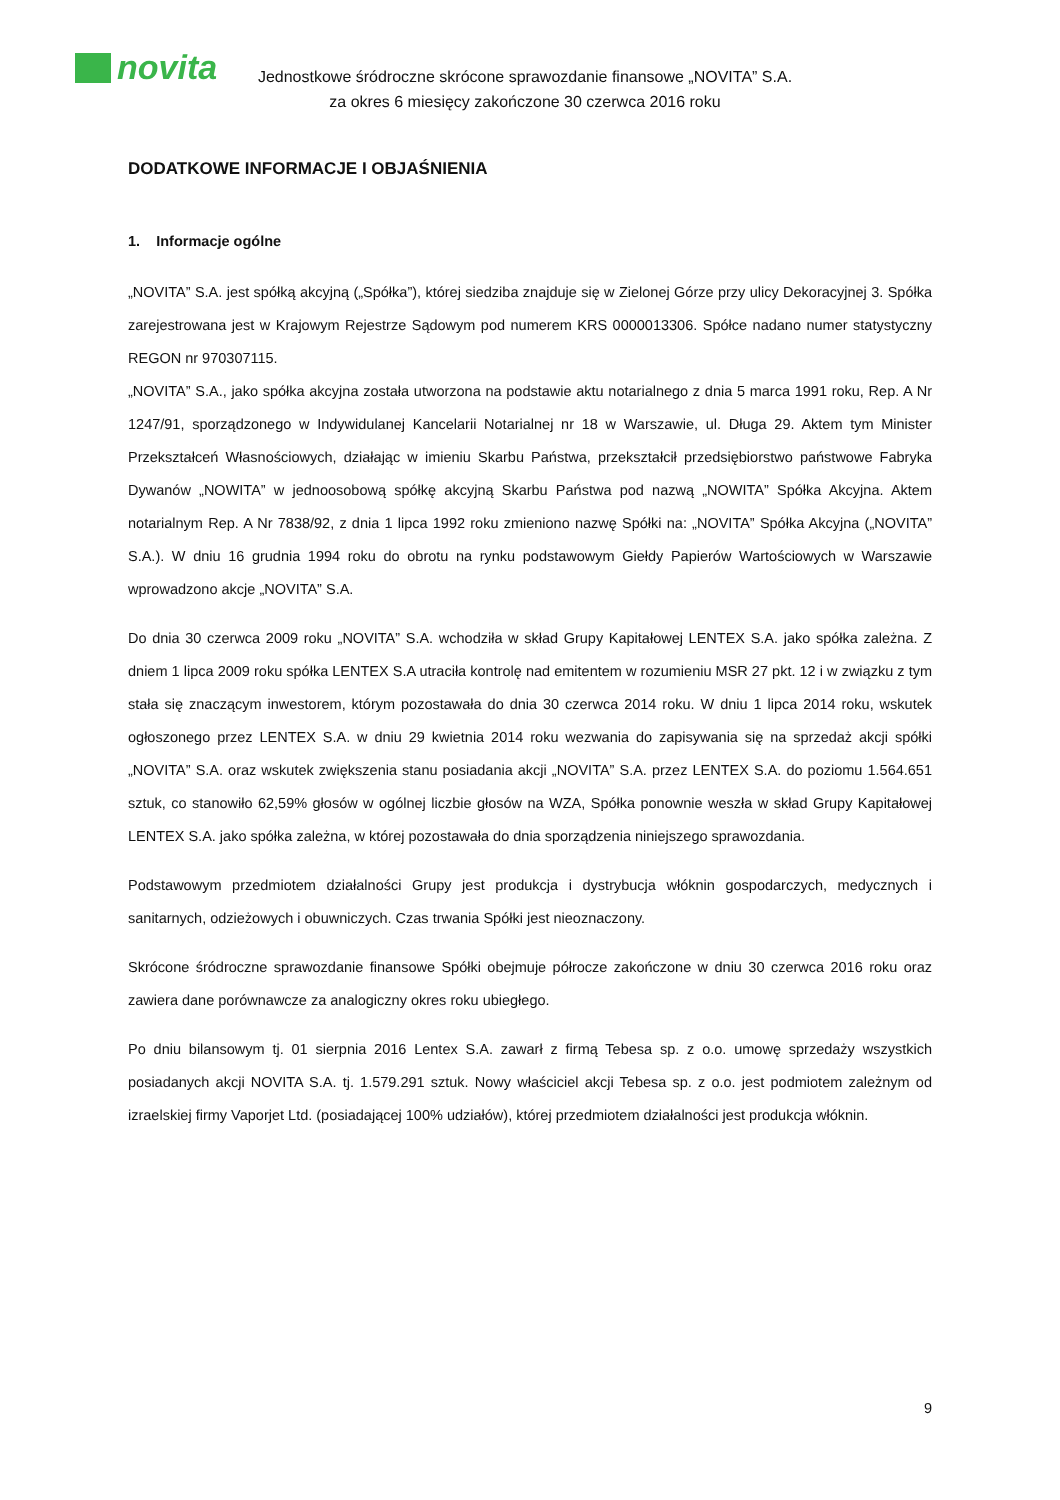novita
Jednostkowe śródroczne skrócone sprawozdanie finansowe „NOVITA” S.A.
za okres 6 miesięcy zakończone 30 czerwca 2016 roku
DODATKOWE INFORMACJE I OBJAŚNIENIA
1. Informacje ogólne
„NOVITA” S.A. jest spółką akcyjną („Spółka”), której siedziba znajduje się w Zielonej Górze przy ulicy Dekoracyjnej 3. Spółka zarejestrowana jest w Krajowym Rejestrze Sądowym pod numerem KRS 0000013306. Spółce nadano numer statystyczny REGON nr 970307115.
„NOVITA” S.A., jako spółka akcyjna została utworzona na podstawie aktu notarialnego z dnia 5 marca 1991 roku, Rep. A Nr 1247/91, sporządzonego w Indywidulanej Kancelarii Notarialnej nr 18 w Warszawie, ul. Długa 29. Aktem tym Minister Przekształceń Własnościowych, działając w imieniu Skarbu Państwa, przekształcił przedsiębiorstwo państwowe Fabryka Dywanów „NOWITA” w jednoosobową spółkę akcyjną Skarbu Państwa pod nazwą „NOWITA” Spółka Akcyjna. Aktem notarialnym Rep. A Nr 7838/92, z dnia 1 lipca 1992 roku zmieniono nazwę Spółki na: „NOVITA” Spółka Akcyjna („NOVITA” S.A.). W dniu 16 grudnia 1994 roku do obrotu na rynku podstawowym Giełdy Papierów Wartościowych w Warszawie wprowadzono akcje „NOVITA” S.A.
Do dnia 30 czerwca 2009 roku „NOVITA” S.A. wchodziła w skład Grupy Kapitałowej LENTEX S.A. jako spółka zależna. Z dniem 1 lipca 2009 roku spółka LENTEX S.A utraciła kontrolę nad emitentem w rozumieniu MSR 27 pkt. 12 i w związku z tym stała się znaczącym inwestorem, którym pozostawała do dnia 30 czerwca 2014 roku. W dniu 1 lipca 2014 roku, wskutek ogłoszonego przez LENTEX S.A. w dniu 29 kwietnia 2014 roku wezwania do zapisywania się na sprzedaż akcji spółki „NOVITA” S.A. oraz wskutek zwiększenia stanu posiadania akcji „NOVITA” S.A. przez LENTEX S.A. do poziomu 1.564.651 sztuk, co stanowiło 62,59% głosów w ogólnej liczbie głosów na WZA, Spółka ponownie weszła w skład Grupy Kapitałowej LENTEX S.A. jako spółka zależna, w której pozostawała do dnia sporządzenia niniejszego sprawozdania.
Podstawowym przedmiotem działalności Grupy jest produkcja i dystrybucja włóknin gospodarczych, medycznych i sanitarnych, odzieżowych i obuwniczych. Czas trwania Spółki jest nieoznaczony.
Skrócone śródroczne sprawozdanie finansowe Spółki obejmuje półrocze zakończone w dniu 30 czerwca 2016 roku oraz zawiera dane porównawcze za analogiczny okres roku ubiegłego.
Po dniu bilansowym tj. 01 sierpnia 2016 Lentex S.A. zawarł z firmą Tebesa sp. z o.o. umowę sprzedaży wszystkich posiadanych akcji NOVITA S.A. tj. 1.579.291 sztuk. Nowy właściciel akcji Tebesa sp. z o.o. jest podmiotem zależnym od izraelskiej firmy Vaporjet Ltd. (posiadającej 100% udziałów), której przedmiotem działalności jest produkcja włóknin.
9